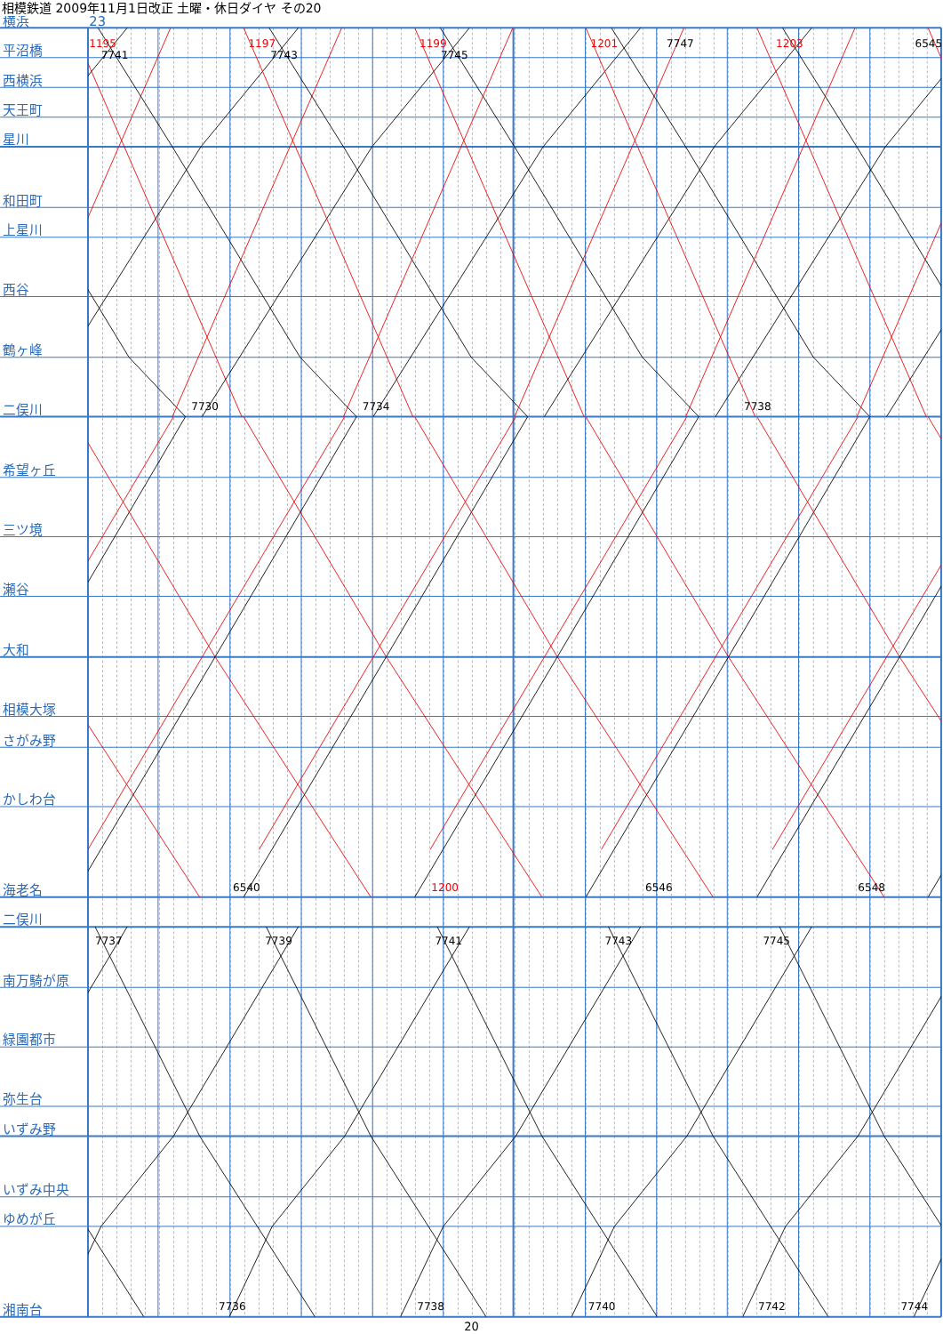相模鉄道 2009年11月1日改正 土曜・休日ダイヤ その20
横浜
23
平沼橋
西横浜
天王町
星川
和田町
上星川
西谷
鶴ヶ峰
二俣川
希望ヶ丘
三ツ境
瀬谷
大和
相模大塚
さがみ野
かしわ台
海老名
二俣川
南万騎が原
緑園都市
弥生台
いずみ野
いずみ中央
ゆめが丘
湘南台
1195
7741
1197
7743
1199
7745
1201
7747
1203
6545
7730
7734
7738
6540
1200
6546
6548
7737
7739
7741
7743
7745
7736
7738
7740
7742
7744
20